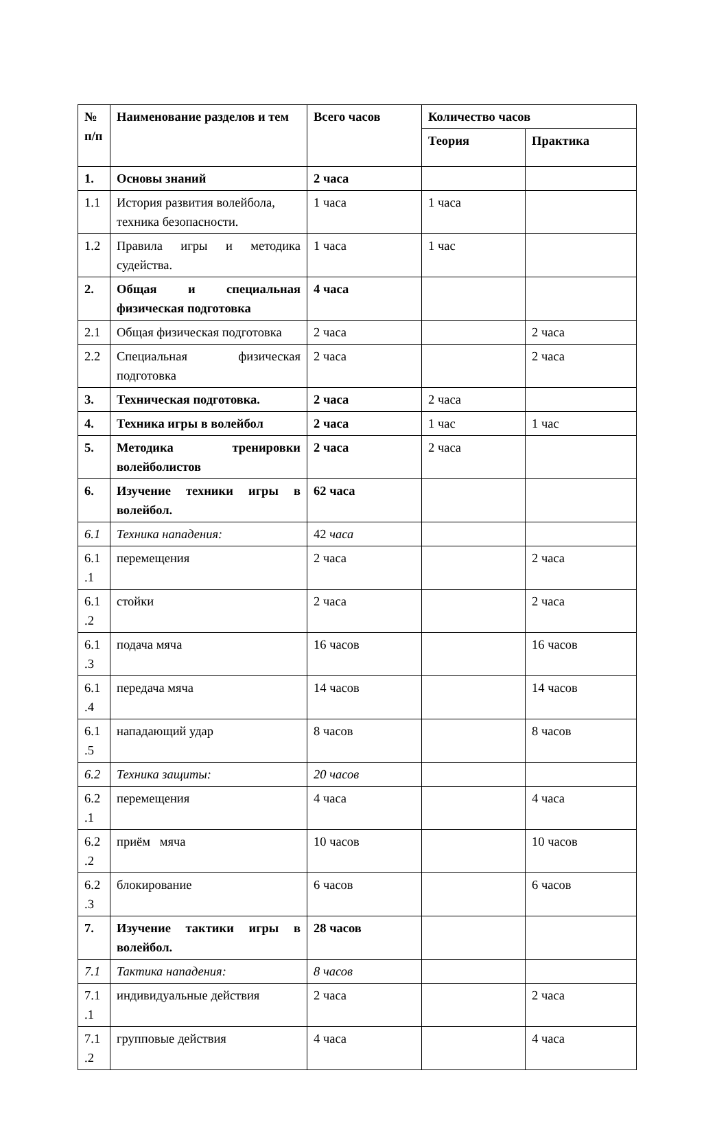| № п/п | Наименование разделов и тем | Всего часов | Количество часов | |
| --- | --- | --- | --- | --- |
| | | | Теория | Практика |
| 1. | Основы знаний | 2 часа | | |
| 1.1 | История развития волейбола, техника безопасности. | 1 часа | 1 часа | |
| 1.2 | Правила игры и методика судейства. | 1 часа | 1 час | |
| 2. | Общая и специальная физическая подготовка | 4 часа | | |
| 2.1 | Общая физическая подготовка | 2 часа | | 2 часа |
| 2.2 | Специальная физическая подготовка | 2 часа | | 2 часа |
| 3. | Техническая подготовка. | 2 часа | 2 часа | |
| 4. | Техника игры в волейбол | 2 часа | 1 час | 1 час |
| 5. | Методика тренировки волейболистов | 2 часа | 2 часа | |
| 6. | Изучение техники игры в волейбол. | 62 часа | | |
| 6.1 | Техника нападения: | 42 часа | | |
| 6.1 .1 | перемещения | 2 часа | | 2 часа |
| 6.1 .2 | стойки | 2 часа | | 2 часа |
| 6.1 .3 | подача мяча | 16 часов | | 16 часов |
| 6.1 .4 | передача мяча | 14 часов | | 14 часов |
| 6.1 .5 | нападающий удар | 8 часов | | 8 часов |
| 6.2 | Техника защиты: | 20 часов | | |
| 6.2 .1 | перемещения | 4 часа | | 4 часа |
| 6.2 .2 | приём мяча | 10 часов | | 10 часов |
| 6.2 .3 | блокирование | 6 часов | | 6 часов |
| 7. | Изучение тактики игры в волейбол. | 28 часов | | |
| 7.1 | Тактика нападения: | 8 часов | | |
| 7.1 .1 | индивидуальные действия | 2 часа | | 2 часа |
| 7.1 .2 | групповые действия | 4 часа | | 4 часа |